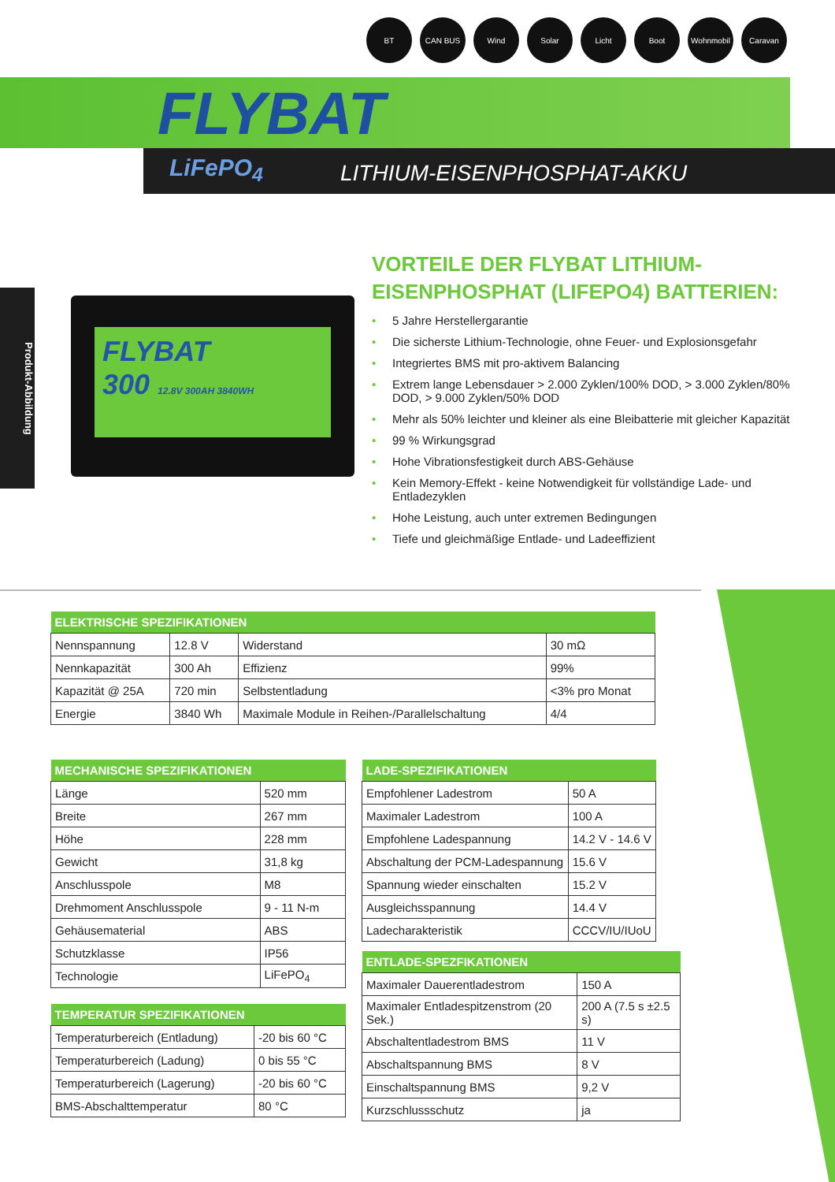BT CAN BUS Wind Solar Licht Boot Wohnmobil Caravan
FLYBAT
LiFePO<sub>4</sub> LITHIUM-EISENPHOSPHAT-AKKU
Produkt-Abbildung
FLYBAT
300 12.8V 300AH 3840WH
VORTEILE DER FLYBAT LITHIUM-EISENPHOSPHAT (LIFEPO4) BATTERIEN:
• 5 Jahre Herstellergarantie
• Die sicherste Lithium-Technologie, ohne Feuer- und Explosionsgefahr
• Integriertes BMS mit pro-aktivem Balancing
• Extrem lange Lebensdauer > 2.000 Zyklen/100% DOD, > 3.000 Zyklen/80% DOD, > 9.000 Zyklen/50% DOD
• Mehr als 50% leichter und kleiner als eine Bleibatterie mit gleicher Kapazität
• 99 % Wirkungsgrad
• Hohe Vibrationsfestigkeit durch ABS-Gehäuse
• Kein Memory-Effekt - keine Notwendigkeit für vollständige Lade- und Entladezyklen
• Hohe Leistung, auch unter extremen Bedingungen
• Tiefe und gleichmäßige Entlade- und Ladeeffizient
| ELEKTRISCHE SPEZIFIKATIONEN | | | |
| --- | --- | --- | --- |
| Nennspannung | 12.8 V | Widerstand | 30 mΩ |
| Nennkapazität | 300 Ah | Effizienz | 99% |
| Kapazität @ 25A | 720 min | Selbstentladung | <3% pro Monat |
| Energie | 3840 Wh | Maximale Module in Reihen-/Parallelschaltung | 4/4 |
| MECHANISCHE SPEZIFIKATIONEN | |
| --- | --- |
| Länge | 520 mm |
| Breite | 267 mm |
| Höhe | 228 mm |
| Gewicht | 31,8 kg |
| Anschlusspole | M8 |
| Drehmoment Anschlusspole | 9 - 11 N-m |
| Gehäusematerial | ABS |
| Schutzklasse | IP56 |
| Technologie | LiFePO<sub>4</sub> |
| LADE-SPEZIFIKATIONEN | |
| --- | --- |
| Empfohlener Ladestrom | 50 A |
| Maximaler Ladestrom | 100 A |
| Empfohlene Ladespannung | 14.2 V - 14.6 V |
| Abschaltung der PCM-Ladespannung | 15.6 V |
| Spannung wieder einschalten | 15.2 V |
| Ausgleichsspannung | 14.4 V |
| Ladecharakteristik | CCCV/IU/IUoU |
| TEMPERATUR SPEZIFIKATIONEN | |
| --- | --- |
| Temperaturbereich (Entladung) | -20 bis 60 °C |
| Temperaturbereich (Ladung) | 0 bis 55 °C |
| Temperaturbereich (Lagerung) | -20 bis 60 °C |
| BMS-Abschalttemperatur | 80 °C |
| ENTLADE-SPEZFIKATIONEN | |
| --- | --- |
| Maximaler Dauerentladestrom | 150 A |
| Maximaler Entladespitzenstrom (20 Sek.) | 200 A (7.5 s ±2.5 s) |
| Abschaltentladestrom BMS | 11 V |
| Abschaltspannung BMS | 8 V |
| Einschaltspannung BMS | 9,2 V |
| Kurzschlussschutz | ja |